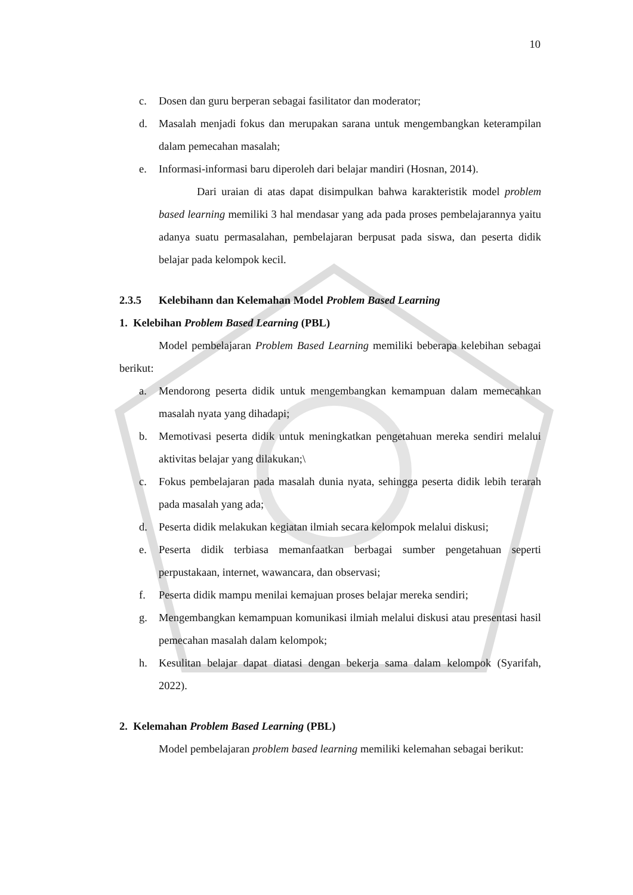10
c. Dosen dan guru berperan sebagai fasilitator dan moderator;
d. Masalah menjadi fokus dan merupakan sarana untuk mengembangkan keterampilan dalam pemecahan masalah;
e. Informasi-informasi baru diperoleh dari belajar mandiri (Hosnan, 2014).
Dari uraian di atas dapat disimpulkan bahwa karakteristik model problem based learning memiliki 3 hal mendasar yang ada pada proses pembelajarannya yaitu adanya suatu permasalahan, pembelajaran berpusat pada siswa, dan peserta didik belajar pada kelompok kecil.
2.3.5 Kelebihann dan Kelemahan Model Problem Based Learning
1. Kelebihan Problem Based Learning (PBL)
Model pembelajaran Problem Based Learning memiliki beberapa kelebihan sebagai berikut:
a. Mendorong peserta didik untuk mengembangkan kemampuan dalam memecahkan masalah nyata yang dihadapi;
b. Memotivasi peserta didik untuk meningkatkan pengetahuan mereka sendiri melalui aktivitas belajar yang dilakukan;\
c. Fokus pembelajaran pada masalah dunia nyata, sehingga peserta didik lebih terarah pada masalah yang ada;
d. Peserta didik melakukan kegiatan ilmiah secara kelompok melalui diskusi;
e. Peserta didik terbiasa memanfaatkan berbagai sumber pengetahuan seperti perpustakaan, internet, wawancara, dan observasi;
f. Peserta didik mampu menilai kemajuan proses belajar mereka sendiri;
g. Mengembangkan kemampuan komunikasi ilmiah melalui diskusi atau presentasi hasil pemecahan masalah dalam kelompok;
h. Kesulitan belajar dapat diatasi dengan bekerja sama dalam kelompok (Syarifah, 2022).
2. Kelemahan Problem Based Learning (PBL)
Model pembelajaran problem based learning memiliki kelemahan sebagai berikut: